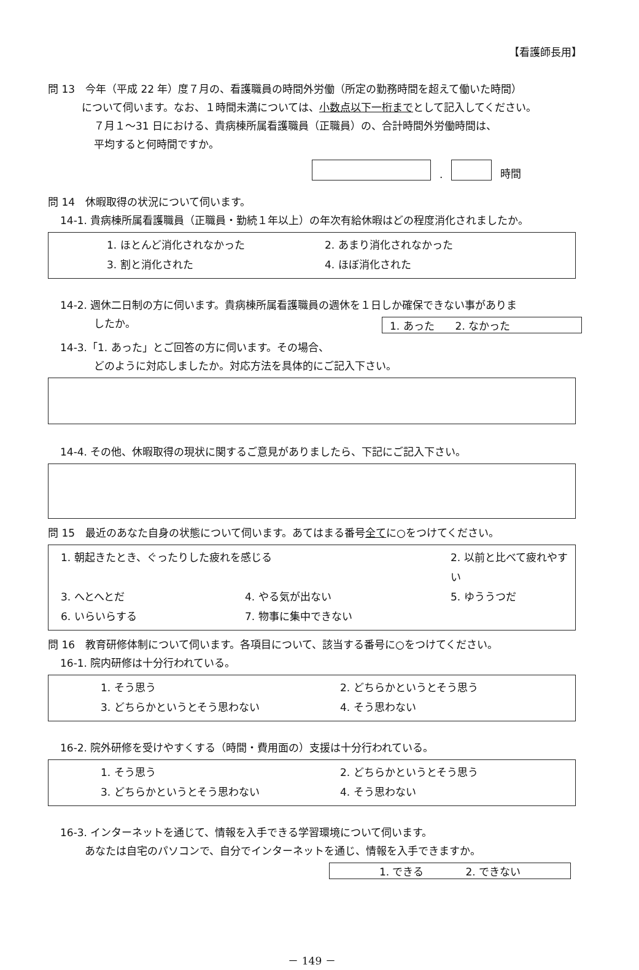【看護師長用】
問 13　今年（平成 22 年）度７月の、看護職員の時間外労働（所定の勤務時間を超えて働いた時間）
について伺います。なお、１時間未満については、小数点以下一桁までとして記入してください。
７月１～31 日における、貴病棟所属看護職員（正職員）の、合計時間外労働時間は、
平均すると何時間ですか。
.
時間
問 14　休暇取得の状況について伺います。
14-1. 貴病棟所属看護職員（正職員・勤続１年以上）の年次有給休暇はどの程度消化されましたか。
1. ほとんど消化されなかった 2. あまり消化されなかった 3. 割と消化された 4. ほぼ消化された
14-2. 週休二日制の方に伺います。貴病棟所属看護職員の週休を１日しか確保できない事がありま
したか。
1. あった　　2. なかった
14-3.「1. あった」とご回答の方に伺います。その場合、
どのように対応しましたか。対応方法を具体的にご記入下さい。
14-4. その他、休暇取得の現状に関するご意見がありましたら、下記にご記入下さい。
問 15　最近のあなた自身の状態について伺います。あてはまる番号全てに○をつけてください。
1. 朝起きたとき、ぐったりした疲れを感じる 2. 以前と比べて疲れやすい 3. へとへとだ 4. やる気が出ない 5. ゆううつだ 6. いらいらする 7. 物事に集中できない
問 16　教育研修体制について伺います。各項目について、該当する番号に○をつけてください。
16-1. 院内研修は十分行われている。
1. そう思う 2. どちらかというとそう思う 3. どちらかというとそう思わない 4. そう思わない
16-2. 院外研修を受けやすくする（時間・費用面の）支援は十分行われている。
1. そう思う 2. どちらかというとそう思う 3. どちらかというとそう思わない 4. そう思わない
16-3. インターネットを通じて、情報を入手できる学習環境について伺います。
あなたは自宅のパソコンで、自分でインターネットを通じ、情報を入手できますか。
1. できる　　　　2. できない
－ 149 －